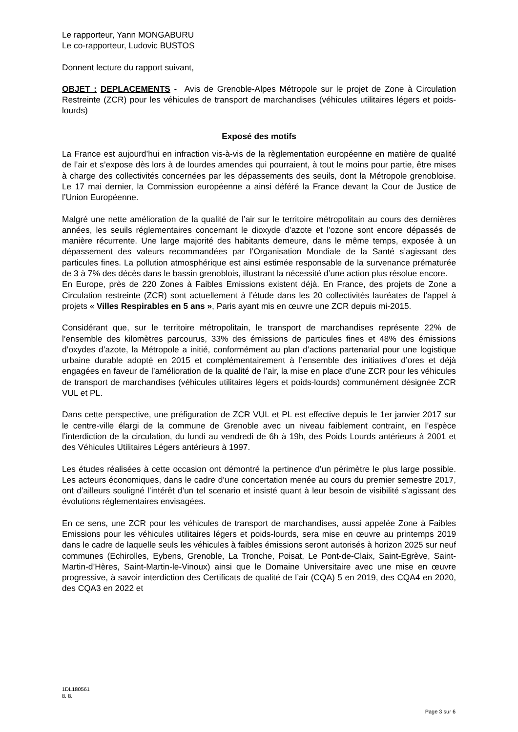Le rapporteur, Yann MONGABURU
Le co-rapporteur, Ludovic BUSTOS
Donnent lecture du rapport suivant,
OBJET : DEPLACEMENTS - Avis de Grenoble-Alpes Métropole sur le projet de Zone à Circulation Restreinte (ZCR) pour les véhicules de transport de marchandises (véhicules utilitaires légers et poids-lourds)
Exposé des motifs
La France est aujourd’hui en infraction vis-à-vis de la règlementation européenne en matière de qualité de l’air et s’expose dès lors à de lourdes amendes qui pourraient, à tout le moins pour partie, être mises à charge des collectivités concernées par les dépassements des seuils, dont la Métropole grenobloise. Le 17 mai dernier, la Commission européenne a ainsi déféré la France devant la Cour de Justice de l’Union Européenne.
Malgré une nette amélioration de la qualité de l’air sur le territoire métropolitain au cours des dernières années, les seuils réglementaires concernant le dioxyde d’azote et l’ozone sont encore dépassés de manière récurrente. Une large majorité des habitants demeure, dans le même temps, exposée à un dépassement des valeurs recommandées par l’Organisation Mondiale de la Santé s’agissant des particules fines. La pollution atmosphérique est ainsi estimée responsable de la survenance prématurée de 3 à 7% des décès dans le bassin grenoblois, illustrant la nécessité d’une action plus résolue encore.
En Europe, près de 220 Zones à Faibles Emissions existent déjà. En France, des projets de Zone a Circulation restreinte (ZCR) sont actuellement à l’étude dans les 20 collectivités lauréates de l’appel à projets « Villes Respirables en 5 ans », Paris ayant mis en œuvre une ZCR depuis mi-2015.
Considérant que, sur le territoire métropolitain, le transport de marchandises représente 22% de l’ensemble des kilomètres parcourus, 33% des émissions de particules fines et 48% des émissions d’oxydes d’azote, la Métropole a initié, conformément au plan d’actions partenarial pour une logistique urbaine durable adopté en 2015 et complémentairement à l’ensemble des initiatives d’ores et déjà engagées en faveur de l’amélioration de la qualité de l’air, la mise en place d’une ZCR pour les véhicules de transport de marchandises (véhicules utilitaires légers et poids-lourds) communément désignée ZCR VUL et PL.
Dans cette perspective, une préfiguration de ZCR VUL et PL est effective depuis le 1er janvier 2017 sur le centre-ville élargi de la commune de Grenoble avec un niveau faiblement contraint, en l’espèce l’interdiction de la circulation, du lundi au vendredi de 6h à 19h, des Poids Lourds antérieurs à 2001 et des Véhicules Utilitaires Légers antérieurs à 1997.
Les études réalisées à cette occasion ont démontré la pertinence d’un périmètre le plus large possible. Les acteurs économiques, dans le cadre d’une concertation menée au cours du premier semestre 2017, ont d’ailleurs souligné l’intérêt d’un tel scenario et insisté quant à leur besoin de visibilité s’agissant des évolutions réglementaires envisagées.
En ce sens, une ZCR pour les véhicules de transport de marchandises, aussi appelée Zone à Faibles Emissions pour les véhicules utilitaires légers et poids-lourds, sera mise en œuvre au printemps 2019 dans le cadre de laquelle seuls les véhicules à faibles émissions seront autorisés à horizon 2025 sur neuf communes (Echirolles, Eybens, Grenoble, La Tronche, Poisat, Le Pont-de-Claix, Saint-Egrève, Saint-Martin-d’Hères, Saint-Martin-le-Vinoux) ainsi que le Domaine Universitaire avec une mise en œuvre progressive, à savoir interdiction des Certificats de qualité de l’air (CQA) 5 en 2019, des CQA4 en 2020, des CQA3 en 2022 et
1DL180561
8. 8.
Page 3 sur 6